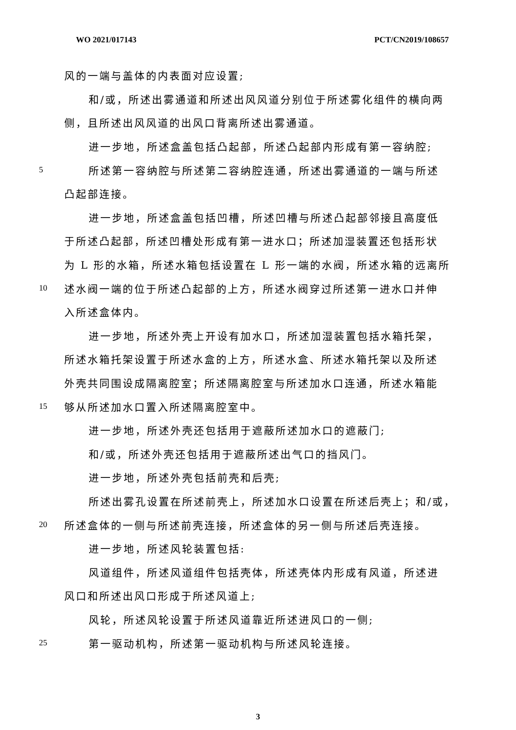WO 2021/017143 PCT/CN2019/108657
风的一端与盖体的内表面对应设置;
和/或，所述出雾通道和所述出风风道分别位于所述雾化组件的横向两
侧，且所述出风风道的出风口背离所述出雾通道。
进一步地，所述盒盖包括凸起部，所述凸起部内形成有第一容纳腔;
5 所述第一容纳腔与所述第二容纳腔连通，所述出雾通道的一端与所述
凸起部连接。
进一步地，所述盒盖包括凹槽，所述凹槽与所述凸起部邻接且高度低
于所述凸起部，所述凹槽处形成有第一进水口；所述加湿装置还包括形状
为 L 形的水箱，所述水箱包括设置在 L 形一端的水阀，所述水箱的远离所
10 述水阀一端的位于所述凸起部的上方，所述水阀穿过所述第一进水口并伸
入所述盒体内。
进一步地，所述外壳上开设有加水口，所述加湿装置包括水箱托架，
所述水箱托架设置于所述水盒的上方，所述水盒、所述水箱托架以及所述
外壳共同围设成隔离腔室；所述隔离腔室与所述加水口连通，所述水箱能
15 够从所述加水口置入所述隔离腔室中。
进一步地，所述外壳还包括用于遮蔽所述加水口的遮蔽门;
和/或，所述外壳还包括用于遮蔽所述出气口的挡风门。
进一步地，所述外壳包括前壳和后壳;
所述出雾孔设置在所述前壳上，所述加水口设置在所述后壳上；和/或，
20 所述盒体的一侧与所述前壳连接，所述盒体的另一侧与所述后壳连接。
进一步地，所述风轮装置包括:
风道组件，所述风道组件包括壳体，所述壳体内形成有风道，所述进
风口和所述出风口形成于所述风道上;
风轮，所述风轮设置于所述风道靠近所述进风口的一侧;
25 第一驱动机构，所述第一驱动机构与所述风轮连接。
3